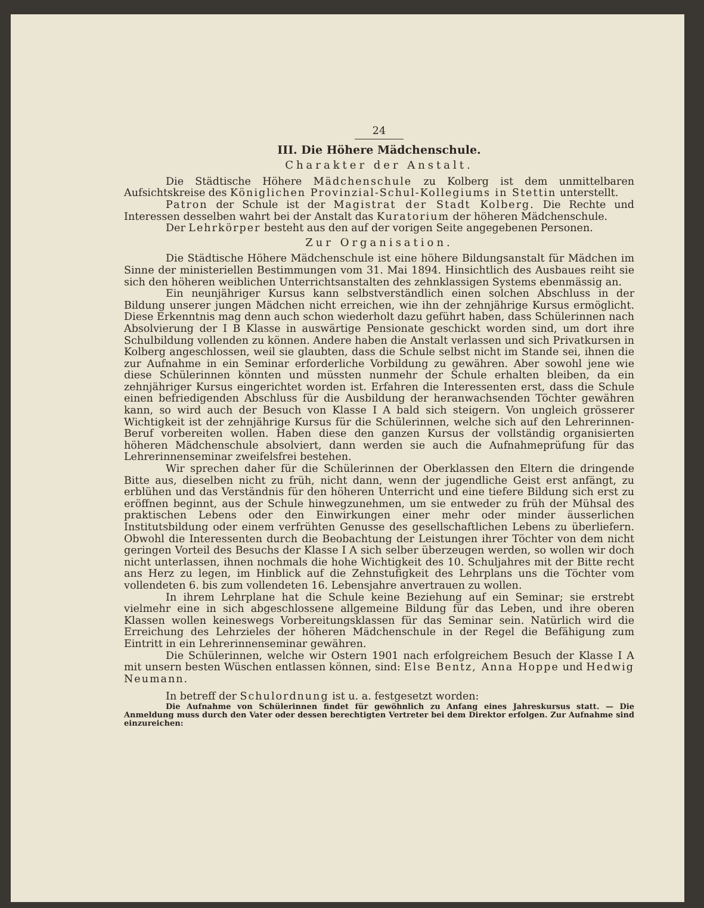24
III. Die Höhere Mädchenschule.
Charakter der Anstalt.
Die Städtische Höhere Mädchenschule zu Kolberg ist dem unmittelbaren Aufsichtskreise des Königlichen Provinzial-Schul-Kollegiums in Stettin unterstellt.
Patron der Schule ist der Magistrat der Stadt Kolberg. Die Rechte und Interessen desselben wahrt bei der Anstalt das Kuratorium der höheren Mädchenschule.
Der Lehrkörper besteht aus den auf der vorigen Seite angegebenen Personen.
Zur Organisation.
Die Städtische Höhere Mädchenschule ist eine höhere Bildungsanstalt für Mädchen im Sinne der ministeriellen Bestimmungen vom 31. Mai 1894. Hinsichtlich des Ausbaues reiht sie sich den höheren weiblichen Unterrichtsanstalten des zehnklassigen Systems ebenmässig an.
Ein neunjähriger Kursus kann selbstverständlich einen solchen Abschluss in der Bildung unserer jungen Mädchen nicht erreichen, wie ihn der zehnjährige Kursus ermöglicht. Diese Erkenntnis mag denn auch schon wiederholt dazu geführt haben, dass Schülerinnen nach Absolvierung der I B Klasse in auswärtige Pensionate geschickt worden sind, um dort ihre Schulbildung vollenden zu können. Andere haben die Anstalt verlassen und sich Privatkursen in Kolberg angeschlossen, weil sie glaubten, dass die Schule selbst nicht im Stande sei, ihnen die zur Aufnahme in ein Seminar erforderliche Vorbildung zu gewähren. Aber sowohl jene wie diese Schülerinnen könnten und müssten nunmehr der Schule erhalten bleiben, da ein zehnjähriger Kursus eingerichtet worden ist. Erfahren die Interessenten erst, dass die Schule einen befriedigenden Abschluss für die Ausbildung der heranwachsenden Töchter gewähren kann, so wird auch der Besuch von Klasse I A bald sich steigern. Von ungleich grösserer Wichtigkeit ist der zehnjährige Kursus für die Schülerinnen, welche sich auf den Lehrerinnen-Beruf vorbereiten wollen. Haben diese den ganzen Kursus der vollständig organisierten höheren Mädchenschule absolviert, dann werden sie auch die Aufnahmeprüfung für das Lehrerinnenseminar zweifelsfrei bestehen.
Wir sprechen daher für die Schülerinnen der Oberklassen den Eltern die dringende Bitte aus, dieselben nicht zu früh, nicht dann, wenn der jugendliche Geist erst anfängt, zu erblühen und das Verständnis für den höheren Unterricht und eine tiefere Bildung sich erst zu eröffnen beginnt, aus der Schule hinwegzunehmen, um sie entweder zu früh der Mühsal des praktischen Lebens oder den Einwirkungen einer mehr oder minder äusserlichen Institutsbildung oder einem verfrühten Genusse des gesellschaftlichen Lebens zu überliefern. Obwohl die Interessenten durch die Beobachtung der Leistungen ihrer Töchter von dem nicht geringen Vorteil des Besuchs der Klasse I A sich selber überzeugen werden, so wollen wir doch nicht unterlassen, ihnen nochmals die hohe Wichtigkeit des 10. Schuljahres mit der Bitte recht ans Herz zu legen, im Hinblick auf die Zehnstufigkeit des Lehrplans uns die Töchter vom vollendeten 6. bis zum vollendeten 16. Lebensjahre anvertrauen zu wollen.
In ihrem Lehrplane hat die Schule keine Beziehung auf ein Seminar; sie erstrebt vielmehr eine in sich abgeschlossene allgemeine Bildung für das Leben, und ihre oberen Klassen wollen keineswegs Vorbereitungsklassen für das Seminar sein. Natürlich wird die Erreichung des Lehrzieles der höheren Mädchenschule in der Regel die Befähigung zum Eintritt in ein Lehrerinnenseminar gewähren.
Die Schülerinnen, welche wir Ostern 1901 nach erfolgreichem Besuch der Klasse I A mit unsern besten Wüschen entlassen können, sind: Else Bentz, Anna Hoppe und Hedwig Neumann.
In betreff der Schulordnung ist u. a. festgesetzt worden:
Die Aufnahme von Schülerinnen findet für gewöhnlich zu Anfang eines Jahreskursus statt. — Die Anmeldung muss durch den Vater oder dessen berechtigten Vertreter bei dem Direktor erfolgen. Zur Aufnahme sind einzureichen: